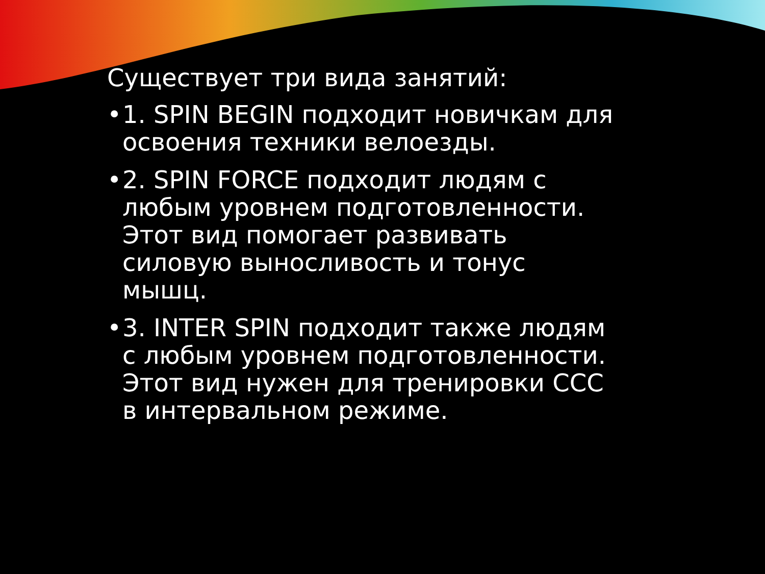Существует три вида занятий:
• 1. SPIN BEGIN подходит новичкам для освоения техники велоезды.
• 2. SPIN FORCE подходит людям с любым уровнем подготовленности. Этот вид помогает развивать силовую выносливость и тонус мышц.
• 3. INTER SPIN подходит также людям с любым уровнем подготовленности. Этот вид нужен для тренировки ССС в интервальном режиме.